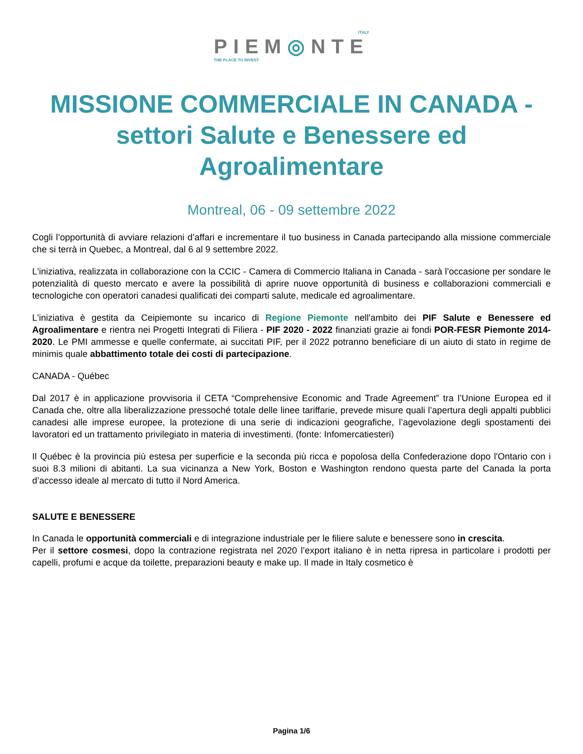ITALY
PIEM◎NTE
THE PLACE TO INVEST
MISSIONE COMMERCIALE IN CANADA - settori Salute e Benessere ed Agroalimentare
Montreal, 06 - 09 settembre 2022
Cogli l’opportunità di avviare relazioni d’affari e incrementare il tuo business in Canada partecipando alla missione commerciale che si terrà in Quebec, a Montreal, dal 6 al 9 settembre 2022.
L'iniziativa, realizzata in collaborazione con la CCIC - Camera di Commercio Italiana in Canada - sarà l’occasione per sondare le potenzialità di questo mercato e avere la possibilità di aprire nuove opportunità di business e collaborazioni commerciali e tecnologiche con operatori canadesi qualificati dei comparti salute, medicale ed agroalimentare.
L'iniziativa è gestita da Ceipiemonte su incarico di Regione Piemonte nell'ambito dei PIF Salute e Benessere ed Agroalimentare e rientra nei Progetti Integrati di Filiera - PIF 2020 - 2022 finanziati grazie ai fondi POR-FESR Piemonte 2014-2020. Le PMI ammesse e quelle confermate, ai succitati PIF, per il 2022 potranno beneficiare di un aiuto di stato in regime de minimis quale abbattimento totale dei costi di partecipazione.
CANADA - Québec
Dal 2017 è in applicazione provvisoria il CETA “Comprehensive Economic and Trade Agreement” tra l’Unione Europea ed il Canada che, oltre alla liberalizzazione pressoché totale delle linee tariffarie, prevede misure quali l’apertura degli appalti pubblici canadesi alle imprese europee, la protezione di una serie di indicazioni geografiche, l’agevolazione degli spostamenti dei lavoratori ed un trattamento privilegiato in materia di investimenti. (fonte: Infomercatiesteri)
Il Québec è la provincia più estesa per superficie e la seconda più ricca e popolosa della Confederazione dopo l'Ontario con i suoi 8.3 milioni di abitanti. La sua vicinanza a New York, Boston e Washington rendono questa parte del Canada la porta d’accesso ideale al mercato di tutto il Nord America.
SALUTE E BENESSERE
In Canada le opportunità commerciali e di integrazione industriale per le filiere salute e benessere sono in crescita.
Per il settore cosmesi, dopo la contrazione registrata nel 2020 l’export italiano è in netta ripresa in particolare i prodotti per capelli, profumi e acque da toilette, preparazioni beauty e make up. Il made in Italy cosmetico è
Pagina 1/6